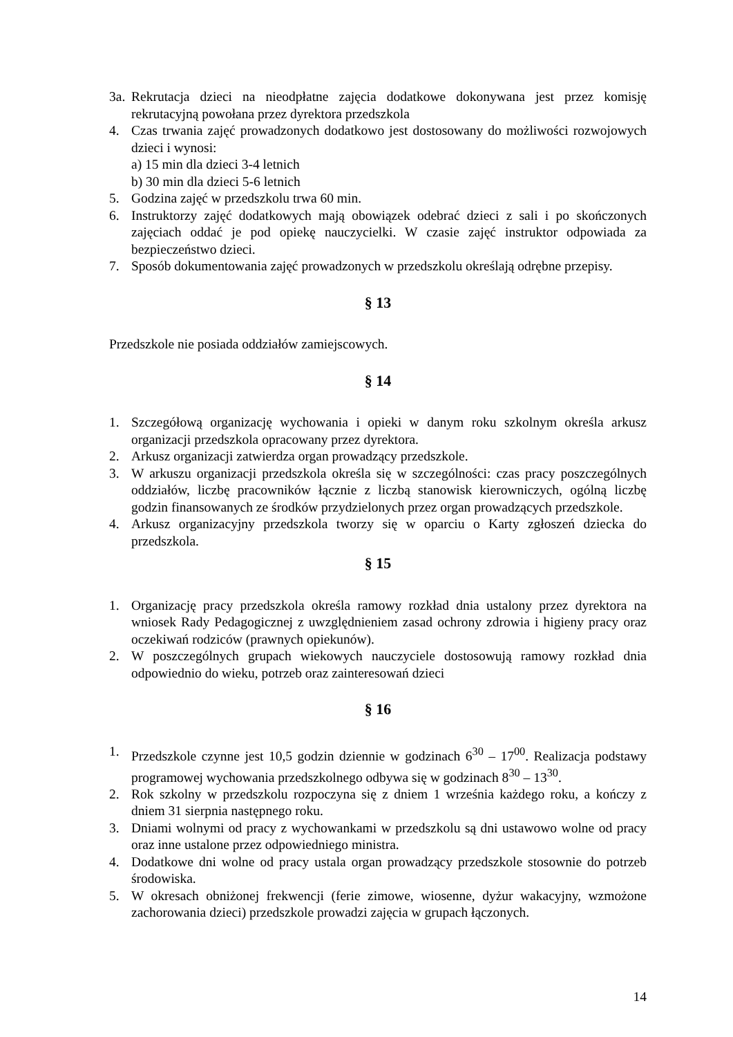3a. Rekrutacja dzieci na nieodpłatne zajęcia dodatkowe dokonywana jest przez komisję rekrutacyjną powołana przez dyrektora przedszkola
4. Czas trwania zajęć prowadzonych dodatkowo jest dostosowany do możliwości rozwojowych dzieci i wynosi:
a) 15 min dla dzieci 3-4 letnich
b) 30 min dla dzieci 5-6 letnich
5. Godzina zajęć w przedszkolu trwa 60 min.
6. Instruktorzy zajęć dodatkowych mają obowiązek odebrać dzieci z sali i po skończonych zajęciach oddać je pod opiekę nauczycielki. W czasie zajęć instruktor odpowiada za bezpieczeństwo dzieci.
7. Sposób dokumentowania zajęć prowadzonych w przedszkolu określają odrębne przepisy.
§ 13
Przedszkole nie posiada oddziałów zamiejscowych.
§ 14
1. Szczegółową organizację wychowania i opieki w danym roku szkolnym określa arkusz organizacji przedszkola opracowany przez dyrektora.
2. Arkusz organizacji zatwierdza organ prowadzący przedszkole.
3. W arkuszu organizacji przedszkola określa się w szczególności: czas pracy poszczególnych oddziałów, liczbę pracowników łącznie z liczbą stanowisk kierowniczych, ogólną liczbę godzin finansowanych ze środków przydzielonych przez organ prowadzących przedszkole.
4. Arkusz organizacyjny przedszkola tworzy się w oparciu o Karty zgłoszeń dziecka do przedszkola.
§ 15
1. Organizację pracy przedszkola określa ramowy rozkład dnia ustalony przez dyrektora na wniosek Rady Pedagogicznej z uwzględnieniem zasad ochrony zdrowia i higieny pracy oraz oczekiwań rodziców (prawnych opiekunów).
2. W poszczególnych grupach wiekowych nauczyciele dostosowują ramowy rozkład dnia odpowiednio do wieku, potrzeb oraz zainteresowań dzieci
§ 16
1. Przedszkole czynne jest 10,5 godzin dziennie w godzinach 6<sup>30</sup> – 17<sup>00</sup>. Realizacja podstawy programowej wychowania przedszkolnego odbywa się w godzinach 8<sup>30</sup> – 13<sup>30</sup>.
2. Rok szkolny w przedszkolu rozpoczyna się z dniem 1 września każdego roku, a kończy z dniem 31 sierpnia następnego roku.
3. Dniami wolnymi od pracy z wychowankami w przedszkolu są dni ustawowo wolne od pracy oraz inne ustalone przez odpowiedniego ministra.
4. Dodatkowe dni wolne od pracy ustala organ prowadzący przedszkole stosownie do potrzeb środowiska.
5. W okresach obniżonej frekwencji (ferie zimowe, wiosenne, dyżur wakacyjny, wzmożone zachorowania dzieci) przedszkole prowadzi zajęcia w grupach łączonych.
14